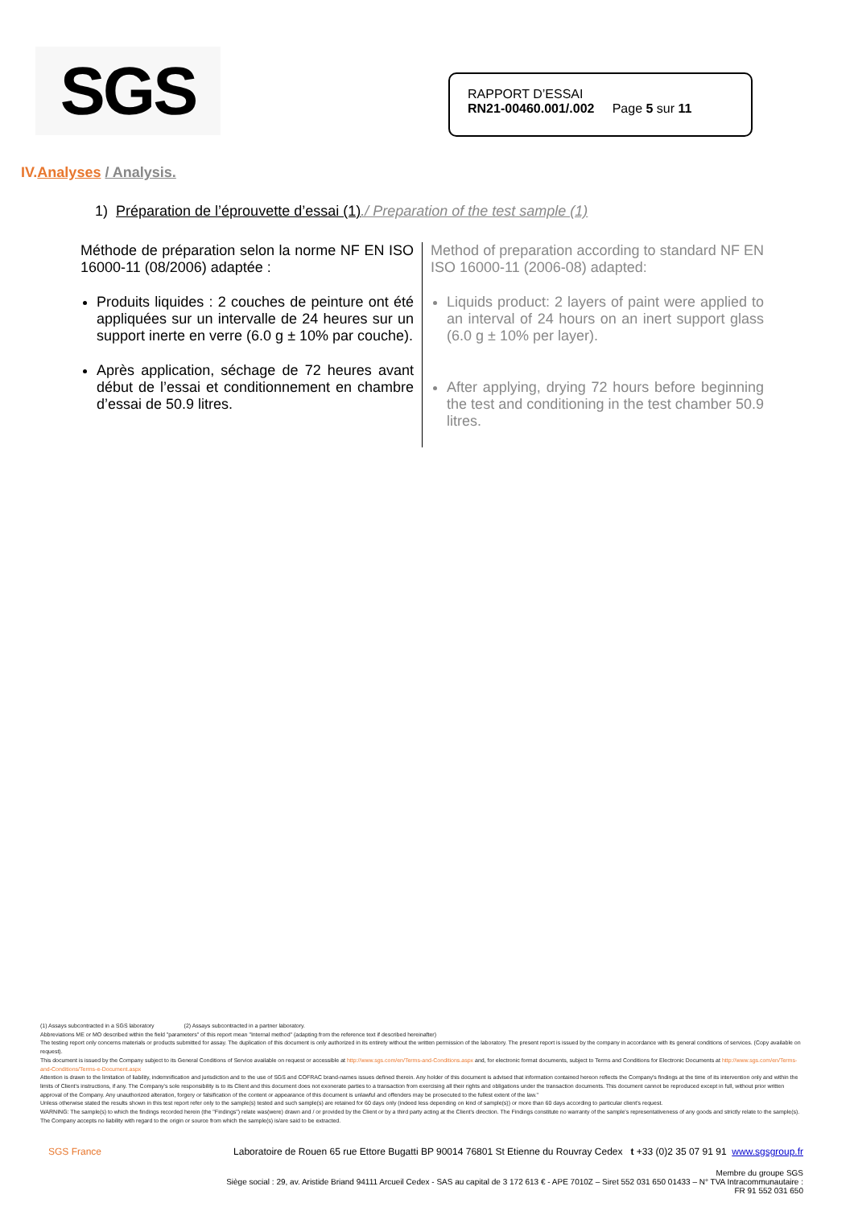SGS
RAPPORT D’ESSAI
RN21-00460.001/.002 Page 5 sur 11
IV.Analyses / Analysis.
1) Préparation de l’éprouvette d’essai (1)./ Preparation of the test sample (1)
Méthode de préparation selon la norme NF EN ISO 16000-11 (08/2006) adaptée :
Produits liquides : 2 couches de peinture ont été appliquées sur un intervalle de 24 heures sur un support inerte en verre (6.0 g ± 10% par couche).
Après application, séchage de 72 heures avant début de l’essai et conditionnement en chambre d’essai de 50.9 litres.
Method of preparation according to standard NF EN ISO 16000-11 (2006-08) adapted:
Liquids product: 2 layers of paint were applied to an interval of 24 hours on an inert support glass (6.0 g ± 10% per layer).
After applying, drying 72 hours before beginning the test and conditioning in the test chamber 50.9 litres.
(1) Assays subcontracted in a SGS laboratory (2) Assays subcontracted in a partner laboratory.
Abbreviations ME or MO described within the field "parameters" of this report mean "Internal method" (adapting from the reference text if described hereinafter)
The testing report only concerns materials or products submitted for assay. The duplication of this document is only authorized in its entirety without the written permission of the laboratory. The present report is issued by the company in accordance with its general conditions of services. (Copy available on request).
This document is issued by the Company subject to its General Conditions of Service available on request or accessible at http://www.sgs.com/en/Terms-and-Conditions.aspx and, for electronic format documents, subject to Terms and Conditions for Electronic Documents at http://www.sgs.com/en/Terms-and-Conditions/Terms-e-Document.aspx
Attention is drawn to the limitation of liability, indemnification and jurisdiction and to the use of SGS and COFRAC brand-names issues defined therein. Any holder of this document is advised that information contained hereon reflects the Company's findings at the time of its intervention only and within the limits of Client's instructions, if any. The Company's sole responsibility is to its Client and this document does not exonerate parties to a transaction from exercising all their rights and obligations under the transaction documents. This document cannot be reproduced except in full, without prior written approval of the Company. Any unauthorized alteration, forgery or falsification of the content or appearance of this document is unlawful and offenders may be prosecuted to the fullest extent of the law."
Unless otherwise stated the results shown in this test report refer only to the sample(s) tested and such sample(s) are retained for 60 days only (indeed less depending on kind of sample(s)) or more than 60 days according to particular client's request.
WARNING: The sample(s) to which the findings recorded herein (the "Findings") relate was(were) drawn and / or provided by the Client or by a third party acting at the Client's direction. The Findings constitute no warranty of the sample's representativeness of any goods and strictly relate to the sample(s). The Company accepts no liability with regard to the origin or source from which the sample(s) is/are said to be extracted.
SGS France Laboratoire de Rouen 65 rue Ettore Bugatti BP 90014 76801 St Etienne du Rouvray Cedex t +33 (0)2 35 07 91 91 www.sgsgroup.fr
Membre du groupe SGS
Siège social : 29, av. Aristide Briand 94111 Arcueil Cedex - SAS au capital de 3 172 613 € - APE 7010Z – Siret 552 031 650 01433 – N° TVA Intracommunautaire :
FR 91 552 031 650